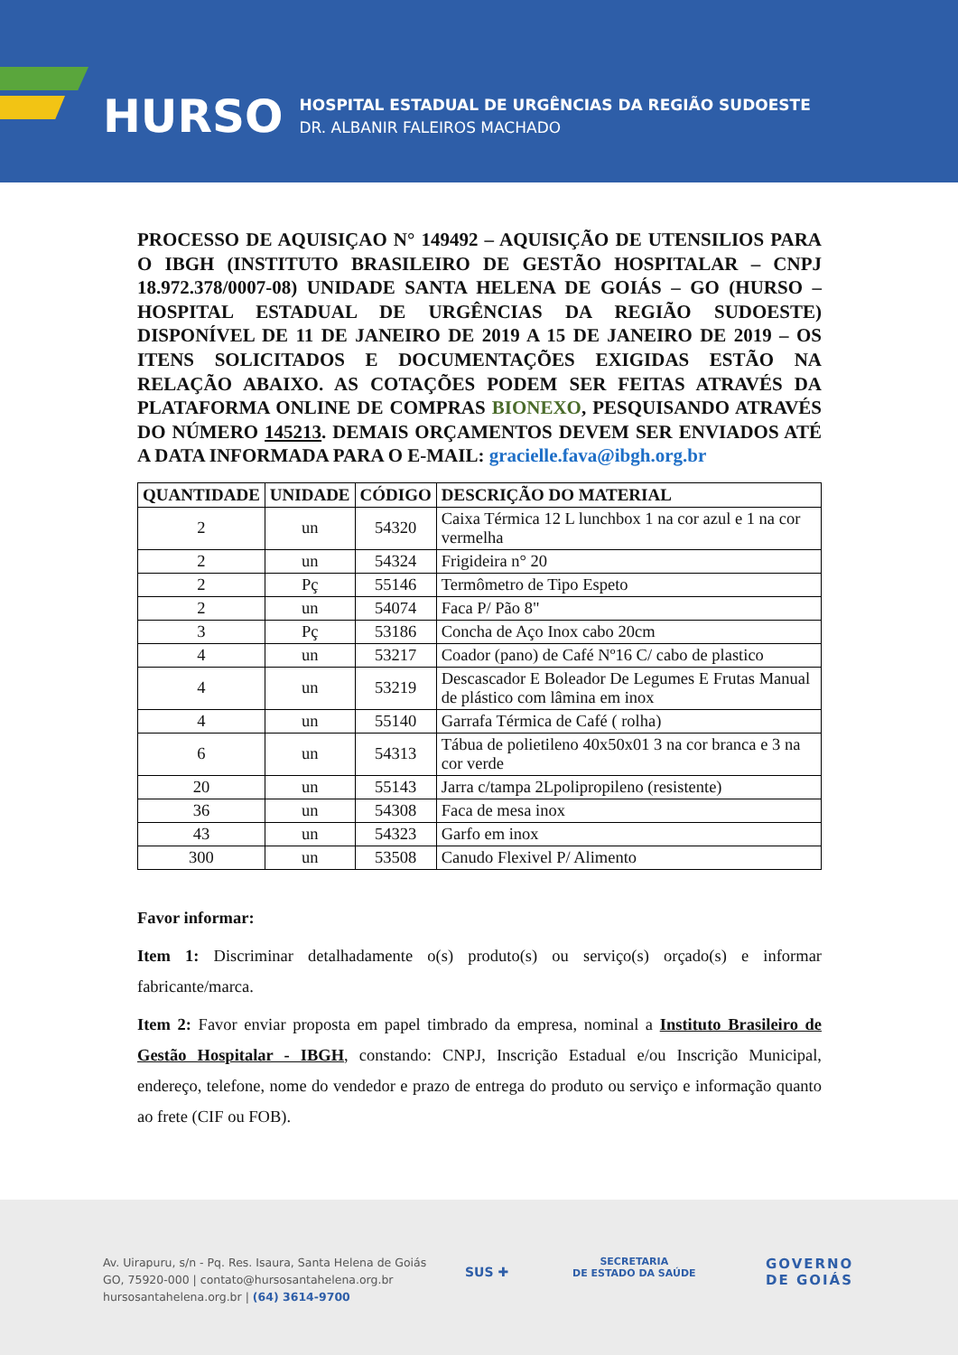HURSO
HOSPITAL ESTADUAL DE URGÊNCIAS DA REGIÃO SUDOESTE
DR. ALBANIR FALEIROS MACHADO
PROCESSO DE AQUISIÇAO N° 149492 – AQUISIÇÃO DE UTENSILIOS PARA O IBGH (INSTITUTO BRASILEIRO DE GESTÃO HOSPITALAR – CNPJ 18.972.378/0007-08) UNIDADE SANTA HELENA DE GOIÁS – GO (HURSO – HOSPITAL ESTADUAL DE URGÊNCIAS DA REGIÃO SUDOESTE) DISPONÍVEL DE 11 DE JANEIRO DE 2019 A 15 DE JANEIRO DE 2019 – OS ITENS SOLICITADOS E DOCUMENTAÇÕES EXIGIDAS ESTÃO NA RELAÇÃO ABAIXO. AS COTAÇÕES PODEM SER FEITAS ATRAVÉS DA PLATAFORMA ONLINE DE COMPRAS BIONEXO, PESQUISANDO ATRAVÉS DO NÚMERO 145213. DEMAIS ORÇAMENTOS DEVEM SER ENVIADOS ATÉ A DATA INFORMADA PARA O E-MAIL: gracielle.fava@ibgh.org.br
| QUANTIDADE | UNIDADE | CÓDIGO | DESCRIÇÃO DO MATERIAL |
| --- | --- | --- | --- |
| 2 | un | 54320 | Caixa Térmica 12 L lunchbox 1 na cor azul e 1 na cor vermelha |
| 2 | un | 54324 | Frigideira n° 20 |
| 2 | Pç | 55146 | Termômetro de Tipo Espeto |
| 2 | un | 54074 | Faca P/ Pão 8" |
| 3 | Pç | 53186 | Concha de Aço Inox cabo 20cm |
| 4 | un | 53217 | Coador (pano) de Café Nº16 C/ cabo de plastico |
| 4 | un | 53219 | Descascador E Boleador De Legumes E Frutas Manual de plástico com lâmina em inox |
| 4 | un | 55140 | Garrafa Térmica de Café ( rolha) |
| 6 | un | 54313 | Tábua de polietileno 40x50x01 3 na cor branca e 3 na cor verde |
| 20 | un | 55143 | Jarra c/tampa 2Lpolipropileno (resistente) |
| 36 | un | 54308 | Faca de mesa inox |
| 43 | un | 54323 | Garfo em inox |
| 300 | un | 53508 | Canudo Flexivel P/ Alimento |
Favor informar:
Item 1: Discriminar detalhadamente o(s) produto(s) ou serviço(s) orçado(s) e informar fabricante/marca.
Item 2: Favor enviar proposta em papel timbrado da empresa, nominal a Instituto Brasileiro de Gestão Hospitalar - IBGH, constando: CNPJ, Inscrição Estadual e/ou Inscrição Municipal, endereço, telefone, nome do vendedor e prazo de entrega do produto ou serviço e informação quanto ao frete (CIF ou FOB).
Av. Uirapuru, s/n - Pq. Res. Isaura, Santa Helena de Goiás
GO, 75920-000 | contato@hursosantahelena.org.br
hursosantahelena.org.br | (64) 3614-9700
SUS ✚
SECRETARIA
DE ESTADO DA SAÚDE
GOVERNO
DE GOIÁS